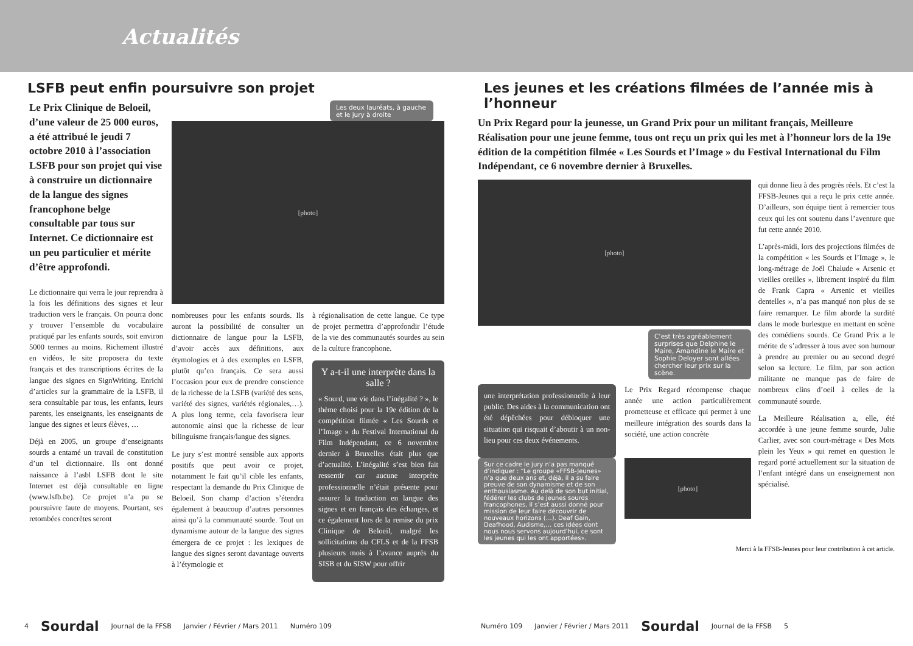Actualités
LSFB peut enfin poursuivre son projet
Le Prix Clinique de Beloeil, d’une valeur de 25 000 euros, a été attribué le jeudi 7 octobre 2010 à l’association LSFB pour son projet qui vise à construire un dictionnaire de la langue des signes francophone belge consultable par tous sur Internet. Ce dictionnaire est un peu particulier et mérite d’être approfondi.
Le dictionnaire qui verra le jour reprendra à la fois les définitions des signes et leur traduction vers le français. On pourra donc y trouver l’ensemble du vocabulaire pratiqué par les enfants sourds, soit environ 5000 termes au moins. Richement illustré en vidéos, le site proposera du texte français et des transcriptions écrites de la langue des signes en SignWriting. Enrichi d’articles sur la grammaire de la LSFB, il sera consultable par tous, les enfants, leurs parents, les enseignants, les enseignants de langue des signes et leurs élèves, …
Déjà en 2005, un groupe d’enseignants sourds a entamé un travail de constitution d’un tel dictionnaire. Ils ont donné naissance à l’asbl LSFB dont le site Internet est déjà consultable en ligne (www.lsfb.be). Ce projet n’a pu se poursuivre faute de moyens. Pourtant, ses retombées concrètes seront
Les deux lauréats, à gauche et le jury à droite
[photo]
nombreuses pour les enfants sourds. Ils auront la possibilité de consulter un dictionnaire de langue pour la LSFB, d’avoir accès aux définitions, aux étymologies et à des exemples en LSFB, plutôt qu’en français. Ce sera aussi l’occasion pour eux de prendre conscience de la richesse de la LSFB (variété des sens, variété des signes, variétés régionales,…). A plus long terme, cela favorisera leur autonomie ainsi que la richesse de leur bilinguisme français/langue des signes.
Le jury s’est montré sensible aux apports positifs que peut avoir ce projet, notamment le fait qu’il cible les enfants, respectant la demande du Prix Clinique de Beloeil. Son champ d’action s’étendra également à beaucoup d’autres personnes ainsi qu’à la communauté sourde. Tout un dynamisme autour de la langue des signes émergera de ce projet : les lexiques de langue des signes seront davantage ouverts à l’étymologie et
à régionalisation de cette langue. Ce type de projet permettra d’approfondir l’étude de la vie des communautés sourdes au sein de la culture francophone.
Y a-t-il une interprète dans la salle ?
« Sourd, une vie dans l’inégalité ? », le thème choisi pour la 19e édition de la compétition filmée « Les Sourds et l’Image » du Festival International du Film Indépendant, ce 6 novembre dernier à Bruxelles était plus que d’actualité. L’inégalité s’est bien fait ressentir car aucune interprète professionnelle n’était présente pour assurer la traduction en langue des signes et en français des échanges, et ce également lors de la remise du prix Clinique de Beloeil, malgré les sollicitations du CFLS et de la FFSB plusieurs mois à l’avance auprès du SISB et du SISW pour offrir
4 Sourdal Journal de la FFSB Janvier / Février / Mars 2011 Numéro 109
Les jeunes et les créations filmées de l’année mis à l’honneur
Un Prix Regard pour la jeunesse, un Grand Prix pour un militant français, Meilleure Réalisation pour une jeune femme, tous ont reçu un prix qui les met à l’honneur lors de la 19e édition de la compétition filmée « Les Sourds et l’Image » du Festival International du Film Indépendant, ce 6 novembre dernier à Bruxelles.
[photo]
C’est très agréablement surprises que Delphine le Maire, Amandine le Maire et Sophie Deloyer sont allées chercher leur prix sur la scène.
une interprétation professionnelle à leur public. Des aides à la communication ont été dépêchées pour débloquer une situation qui risquait d’aboutir à un non-lieu pour ces deux événements.
Le Prix Regard récompense chaque année une action particulièrement prometteuse et efficace qui permet à une meilleure intégration des sourds dans la société, une action concrète
Sur ce cadre le jury n’a pas manqué d’indiquer : “Le groupe «FFSB-Jeunes» n’a que deux ans et, déjà, il a su faire preuve de son dynamisme et de son enthousiasme. Au delà de son but initial, fédérer les clubs de jeunes sourds francophones, il s’est aussi donné pour mission de leur faire découvrir de nouveaux horizons (…). Deaf Gain, Deafhood, Audisme,… ces idées dont nous nous servons aujourd’hui, ce sont les jeunes qui les ont apportées».
[photo]
qui donne lieu à des progrès réels. Et c’est la FFSB-Jeunes qui a reçu le prix cette année. D’ailleurs, son équipe tient à remercier tous ceux qui les ont soutenu dans l’aventure que fut cette année 2010.
L’après-midi, lors des projections filmées de la compétition « les Sourds et l’Image », le long-métrage de Joël Chalude « Arsenic et vieilles oreilles », librement inspiré du film de Frank Capra « Arsenic et vieilles dentelles », n’a pas manqué non plus de se faire remarquer. Le film aborde la surdité dans le mode burlesque en mettant en scène des comédiens sourds. Ce Grand Prix a le mérite de s’adresser à tous avec son humour à prendre au premier ou au second degré selon sa lecture. Le film, par son action militante ne manque pas de faire de nombreux clins d’oeil à celles de la communauté sourde.
La Meilleure Réalisation a, elle, été accordée à une jeune femme sourde, Julie Carlier, avec son court-métrage « Des Mots plein les Yeux » qui remet en question le regard porté actuellement sur la situation de l’enfant intégré dans un enseignement non spécialisé.
Merci à la FFSB-Jeunes pour leur contribution à cet article.
Numéro 109 Janvier / Février / Mars 2011 Sourdal Journal de la FFSB 5